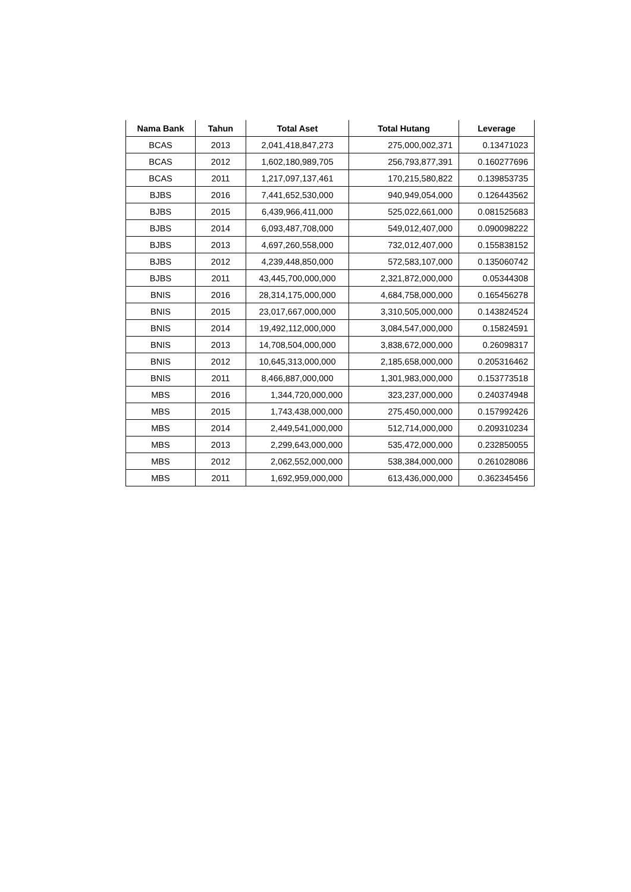| Nama Bank | Tahun | Total Aset | Total Hutang | Leverage |
| --- | --- | --- | --- | --- |
| BCAS | 2013 | 2,041,418,847,273 | 275,000,002,371 | 0.13471023 |
| BCAS | 2012 | 1,602,180,989,705 | 256,793,877,391 | 0.160277696 |
| BCAS | 2011 | 1,217,097,137,461 | 170,215,580,822 | 0.139853735 |
| BJBS | 2016 | 7,441,652,530,000 | 940,949,054,000 | 0.126443562 |
| BJBS | 2015 | 6,439,966,411,000 | 525,022,661,000 | 0.081525683 |
| BJBS | 2014 | 6,093,487,708,000 | 549,012,407,000 | 0.090098222 |
| BJBS | 2013 | 4,697,260,558,000 | 732,012,407,000 | 0.155838152 |
| BJBS | 2012 | 4,239,448,850,000 | 572,583,107,000 | 0.135060742 |
| BJBS | 2011 | 43,445,700,000,000 | 2,321,872,000,000 | 0.05344308 |
| BNIS | 2016 | 28,314,175,000,000 | 4,684,758,000,000 | 0.165456278 |
| BNIS | 2015 | 23,017,667,000,000 | 3,310,505,000,000 | 0.143824524 |
| BNIS | 2014 | 19,492,112,000,000 | 3,084,547,000,000 | 0.15824591 |
| BNIS | 2013 | 14,708,504,000,000 | 3,838,672,000,000 | 0.26098317 |
| BNIS | 2012 | 10,645,313,000,000 | 2,185,658,000,000 | 0.205316462 |
| BNIS | 2011 | 8,466,887,000,000 | 1,301,983,000,000 | 0.153773518 |
| MBS | 2016 | 1,344,720,000,000 | 323,237,000,000 | 0.240374948 |
| MBS | 2015 | 1,743,438,000,000 | 275,450,000,000 | 0.157992426 |
| MBS | 2014 | 2,449,541,000,000 | 512,714,000,000 | 0.209310234 |
| MBS | 2013 | 2,299,643,000,000 | 535,472,000,000 | 0.232850055 |
| MBS | 2012 | 2,062,552,000,000 | 538,384,000,000 | 0.261028086 |
| MBS | 2011 | 1,692,959,000,000 | 613,436,000,000 | 0.362345456 |